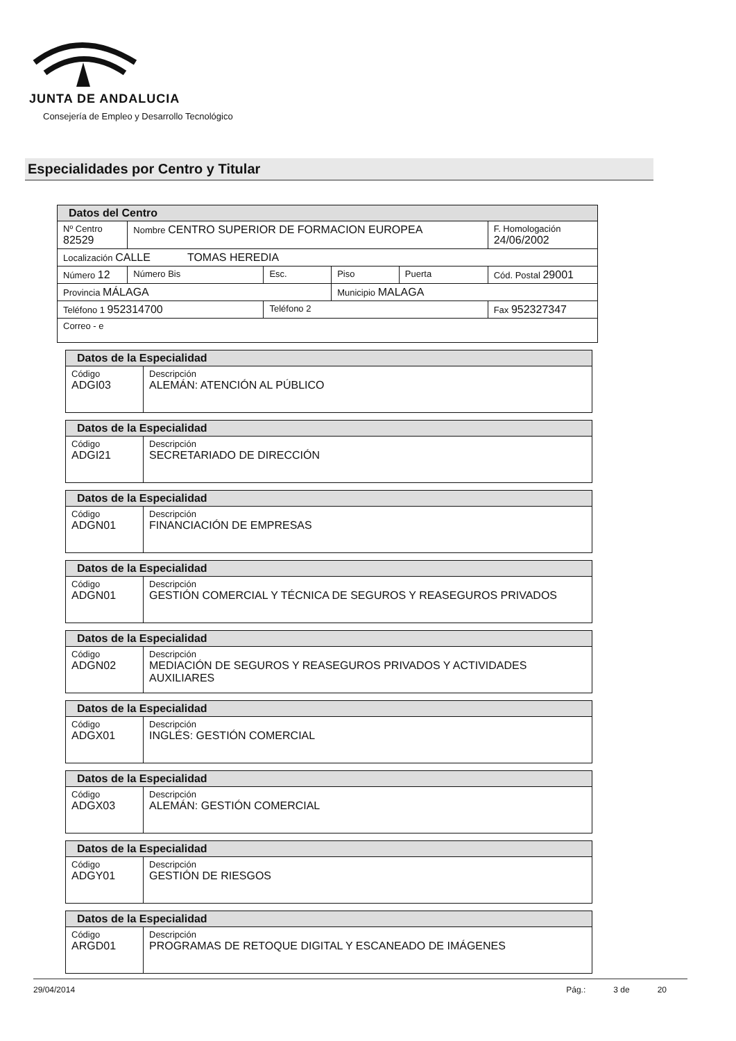JUNTA DE ANDALUCIA
Consejería de Empleo y Desarrollo Tecnológico
Especialidades por Centro y Titular
| Datos del Centro | | | | | |
| Nº Centro 82529 | Nombre CENTRO SUPERIOR DE FORMACION EUROPEA | | | | F. Homologación 24/06/2002 |
| Localización CALLE TOMAS HEREDIA | | | | | |
| Número 12 | Número Bis | Esc. | Piso | Puerta | Cód. Postal 29001 |
| Provincia MÁLAGA | | | Municipio MALAGA | | |
| Teléfono 1 952314700 | | Teléfono 2 | | | Fax 952327347 |
| Correo - e | | | | | |
| Datos de la Especialidad | |
| Código ADGI03 | Descripción ALEMÁN: ATENCIÓN AL PÚBLICO |
| Datos de la Especialidad | |
| Código ADGI21 | Descripción SECRETARIADO DE DIRECCIÓN |
| Datos de la Especialidad | |
| Código ADGN01 | Descripción FINANCIACIÓN DE EMPRESAS |
| Datos de la Especialidad | |
| Código ADGN01 | Descripción GESTIÓN COMERCIAL Y TÉCNICA DE SEGUROS Y REASEGUROS PRIVADOS |
| Datos de la Especialidad | |
| Código ADGN02 | Descripción MEDIACIÓN DE SEGUROS Y REASEGUROS PRIVADOS Y ACTIVIDADES AUXILIARES |
| Datos de la Especialidad | |
| Código ADGX01 | Descripción INGLÉS: GESTIÓN COMERCIAL |
| Datos de la Especialidad | |
| Código ADGX03 | Descripción ALEMÁN: GESTIÓN COMERCIAL |
| Datos de la Especialidad | |
| Código ADGY01 | Descripción GESTIÓN DE RIESGOS |
| Datos de la Especialidad | |
| Código ARGD01 | Descripción PROGRAMAS DE RETOQUE DIGITAL Y ESCANEADO DE IMÁGENES |
29/04/2014 Pág.: 3 de 20